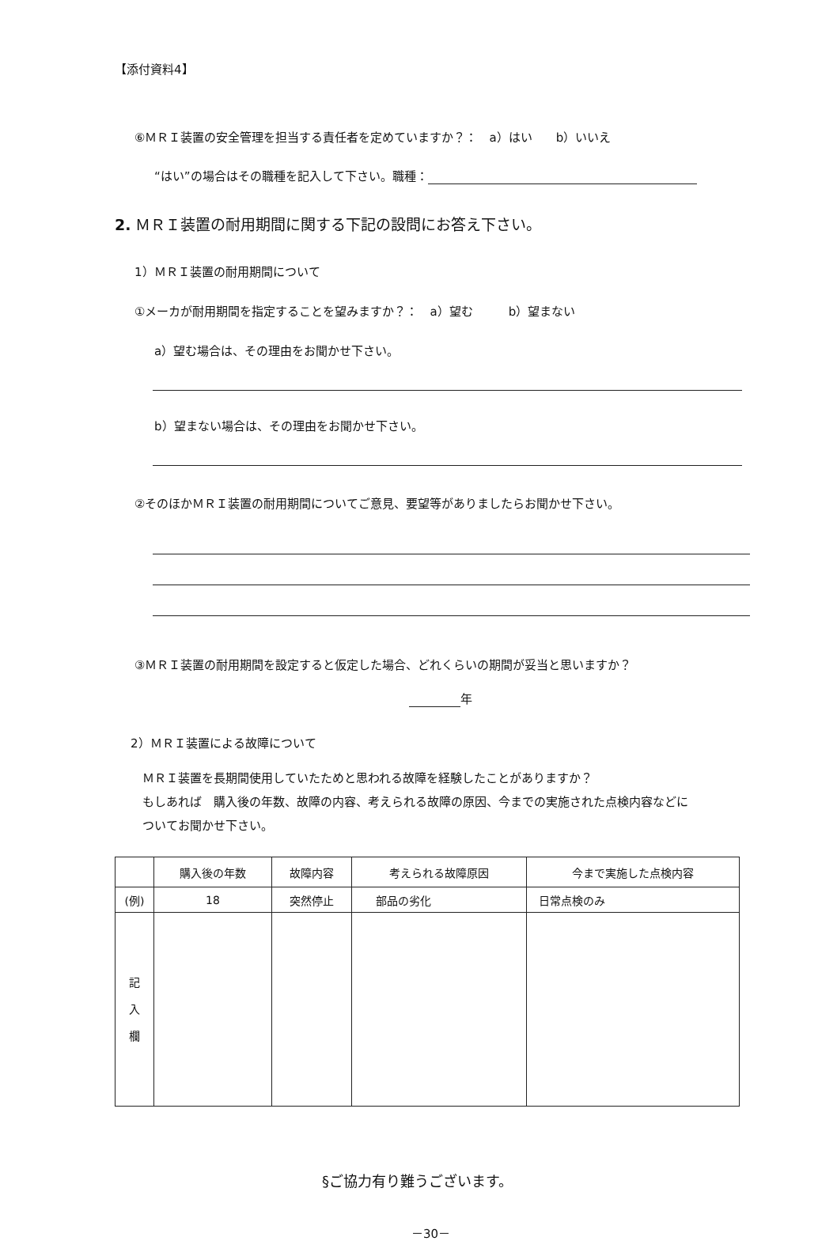【添付資料4】
⑥ＭＲＩ装置の安全管理を担当する責任者を定めていますか？：　a）はい　　b）いいえ
“はい”の場合はその職種を記入して下さい。職種：
2. ＭＲＩ装置の耐用期間に関する下記の設問にお答え下さい。
1）ＭＲＩ装置の耐用期間について
①メーカが耐用期間を指定することを望みますか？：　a）望む　　　b）望まない
a）望む場合は、その理由をお聞かせ下さい。
b）望まない場合は、その理由をお聞かせ下さい。
②そのほかＭＲＩ装置の耐用期間についてご意見、要望等がありましたらお聞かせ下さい。
③ＭＲＩ装置の耐用期間を設定すると仮定した場合、どれくらいの期間が妥当と思いますか？
年
2）ＭＲＩ装置による故障について
ＭＲＩ装置を長期間使用していたためと思われる故障を経験したことがありますか？
もしあれば　購入後の年数、故障の内容、考えられる故障の原因、今までの実施された点検内容などに
ついてお聞かせ下さい。
| | 購入後の年数 | 故障内容 | 考えられる故障原因 | 今まで実施した点検内容 |
| --- | --- | --- | --- | --- |
| (例) | 18 | 突然停止 | 部品の劣化 | 日常点検のみ |
| 記 入 欄 | | | | |
§ご協力有り難うございます。
－30－